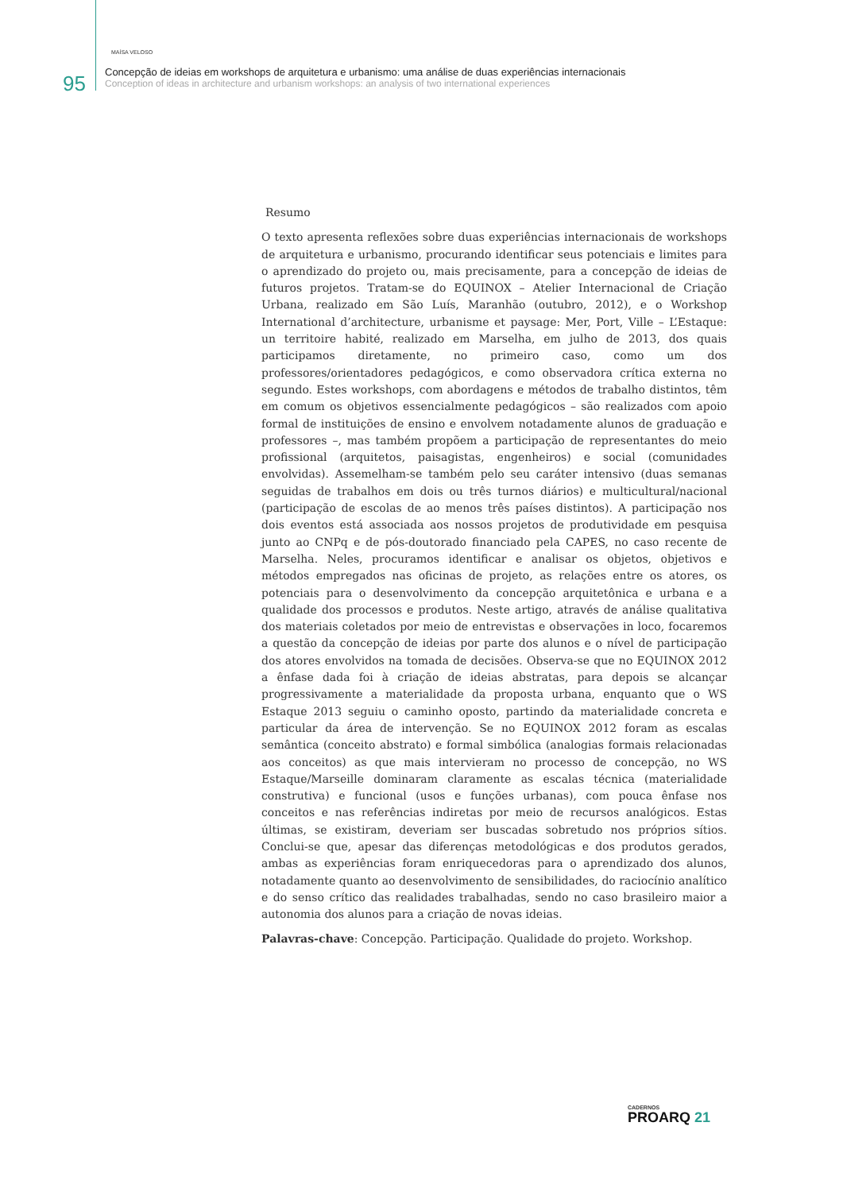95
MAÍSA VELOSO
Concepção de ideias em workshops de arquitetura e urbanismo: uma análise de duas experiências internacionais
Conception of ideas in architecture and urbanism workshops: an analysis of two international experiences
Resumo
O texto apresenta reflexões sobre duas experiências internacionais de workshops de arquitetura e urbanismo, procurando identificar seus potenciais e limites para o aprendizado do projeto ou, mais precisamente, para a concepção de ideias de futuros projetos. Tratam-se do EQUINOX – Atelier Internacional de Criação Urbana, realizado em São Luís, Maranhão (outubro, 2012), e o Workshop International d’architecture, urbanisme et paysage: Mer, Port, Ville – L’Estaque: un territoire habité, realizado em Marselha, em julho de 2013, dos quais participamos diretamente, no primeiro caso, como um dos professores/orientadores pedagógicos, e como observadora crítica externa no segundo. Estes workshops, com abordagens e métodos de trabalho distintos, têm em comum os objetivos essencialmente pedagógicos – são realizados com apoio formal de instituições de ensino e envolvem notadamente alunos de graduação e professores –, mas também propõem a participação de representantes do meio profissional (arquitetos, paisagistas, engenheiros) e social (comunidades envolvidas). Assemelham-se também pelo seu caráter intensivo (duas semanas seguidas de trabalhos em dois ou três turnos diários) e multicultural/nacional (participação de escolas de ao menos três países distintos). A participação nos dois eventos está associada aos nossos projetos de produtividade em pesquisa junto ao CNPq e de pós-doutorado financiado pela CAPES, no caso recente de Marselha. Neles, procuramos identificar e analisar os objetos, objetivos e métodos empregados nas oficinas de projeto, as relações entre os atores, os potenciais para o desenvolvimento da concepção arquitetônica e urbana e a qualidade dos processos e produtos. Neste artigo, através de análise qualitativa dos materiais coletados por meio de entrevistas e observações in loco, focaremos a questão da concepção de ideias por parte dos alunos e o nível de participação dos atores envolvidos na tomada de decisões. Observa-se que no EQUINOX 2012 a ênfase dada foi à criação de ideias abstratas, para depois se alcançar progressivamente a materialidade da proposta urbana, enquanto que o WS Estaque 2013 seguiu o caminho oposto, partindo da materialidade concreta e particular da área de intervenção. Se no EQUINOX 2012 foram as escalas semântica (conceito abstrato) e formal simbólica (analogias formais relacionadas aos conceitos) as que mais intervieram no processo de concepção, no WS Estaque/Marseille dominaram claramente as escalas técnica (materialidade construtiva) e funcional (usos e funções urbanas), com pouca ênfase nos conceitos e nas referências indiretas por meio de recursos analógicos. Estas últimas, se existiram, deveriam ser buscadas sobretudo nos próprios sítios. Conclui-se que, apesar das diferenças metodológicas e dos produtos gerados, ambas as experiências foram enriquecedoras para o aprendizado dos alunos, notadamente quanto ao desenvolvimento de sensibilidades, do raciocínio analítico e do senso crítico das realidades trabalhadas, sendo no caso brasileiro maior a autonomia dos alunos para a criação de novas ideias.
Palavras-chave: Concepção. Participação. Qualidade do projeto. Workshop.
CADERNOS
PROARQ 21